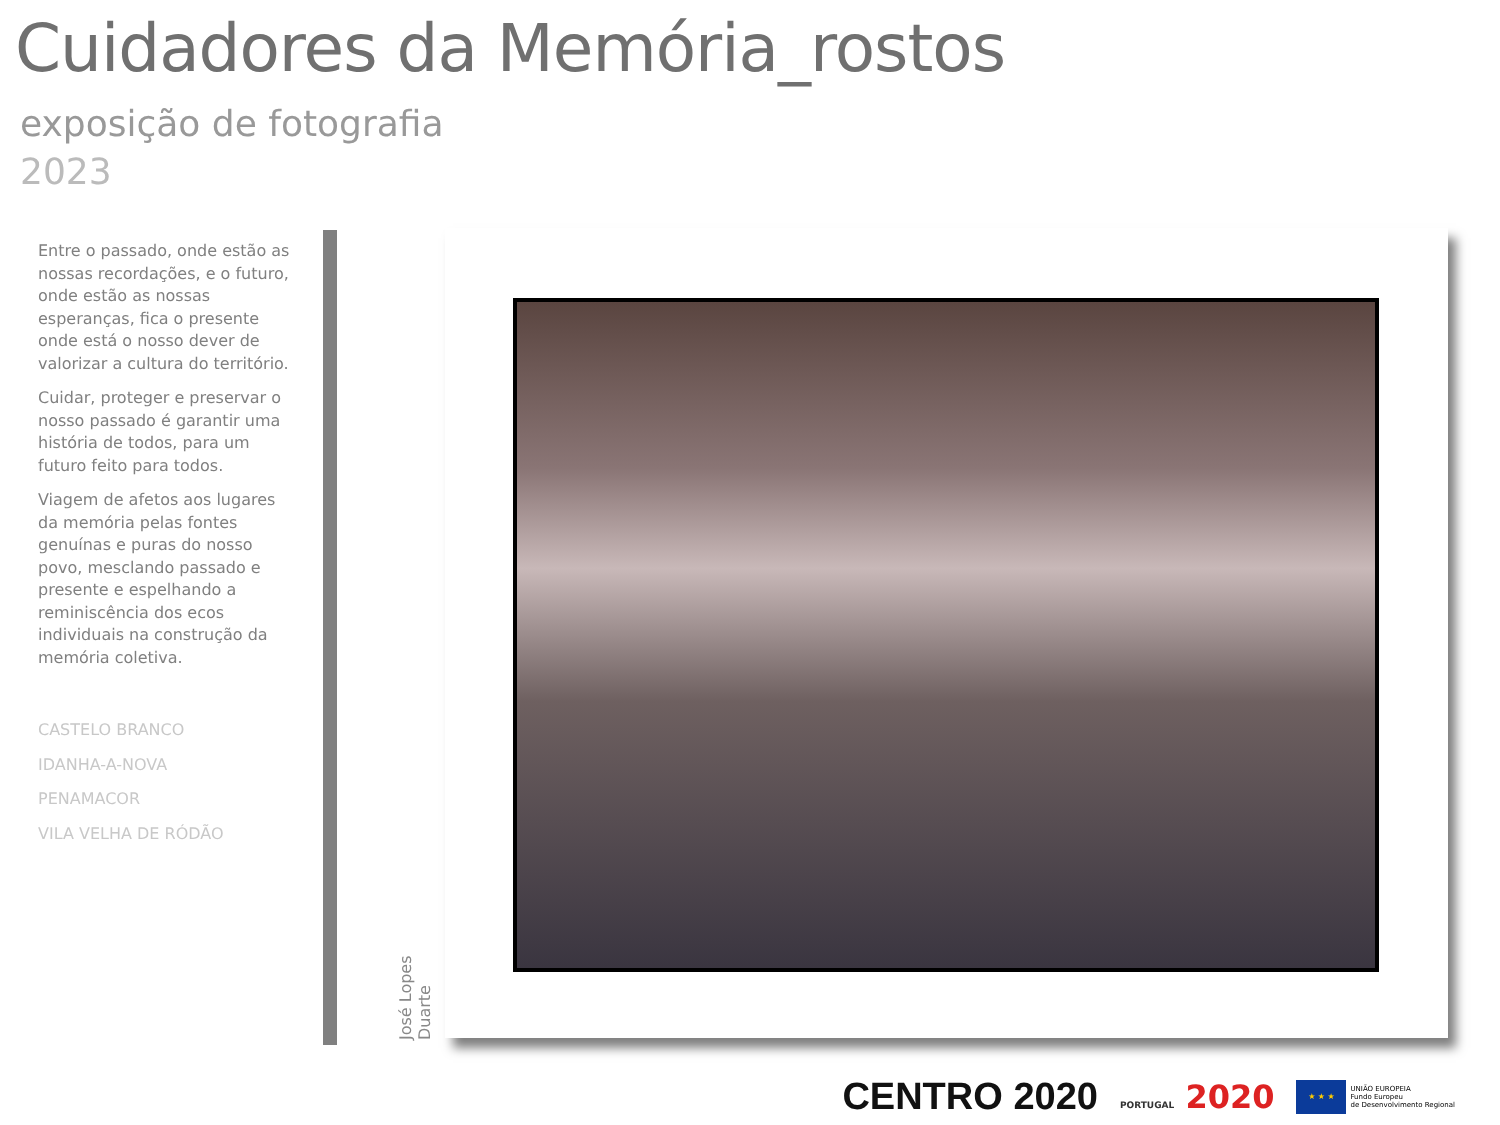Cuidadores da Memória_rostos
exposição de fotografia
2023
Entre o passado, onde estão as nossas recordações, e o futuro, onde estão as nossas esperanças, fica o presente onde está o nosso dever de valorizar a cultura do território.
Cuidar, proteger e preservar o nosso passado é garantir uma história de todos, para um futuro feito para todos.
Viagem de afetos aos lugares da memória pelas fontes genuínas e puras do nosso povo, mesclando passado e presente e espelhando a reminiscência dos ecos individuais na construção da memória coletiva.
CASTELO BRANCO
IDANHA-A-NOVA
PENAMACOR
VILA VELHA DE RÓDÃO
José Lopes Duarte
CENTRO 2020 PORTUGAL 2020 ★ ★ ★ UNIÃO EUROPEIA
Fundo Europeu
de Desenvolvimento Regional